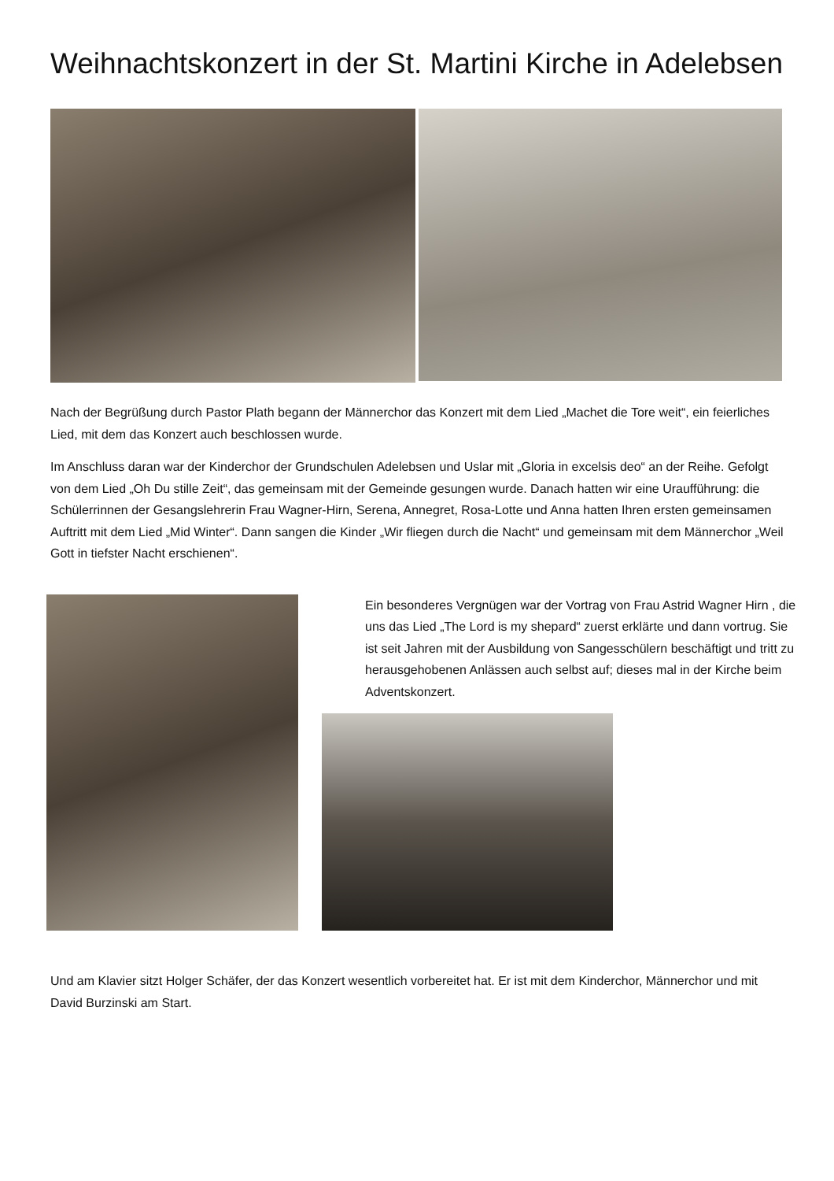Weihnachtskonzert in der St. Martini Kirche in Adelebsen
Nach der Begrüßung durch Pastor Plath begann der Männerchor das Konzert mit dem Lied „Machet die Tore weit“, ein feierliches Lied, mit dem das Konzert auch beschlossen wurde.
Im Anschluss daran war der Kinderchor der Grundschulen Adelebsen und Uslar mit „Gloria in excelsis deo“ an der Reihe. Gefolgt von dem Lied „Oh Du stille Zeit“, das gemeinsam mit der Gemeinde gesungen wurde. Danach hatten wir eine Uraufführung: die Schülerrinnen der Gesangslehrerin Frau Wagner-Hirn, Serena, Annegret, Rosa-Lotte und Anna hatten Ihren ersten gemeinsamen Auftritt mit dem Lied „Mid Winter“. Dann sangen die Kinder „Wir fliegen durch die Nacht“ und gemeinsam mit dem Männerchor „Weil Gott in tiefster Nacht erschienen“.
Ein besonderes Vergnügen war der Vortrag von Frau Astrid Wagner Hirn , die uns das Lied „The Lord is my shepard“ zuerst erklärte und dann vortrug. Sie ist seit Jahren mit der Ausbildung von Sangesschülern beschäftigt und tritt zu herausgehobenen Anlässen auch selbst auf; dieses mal in der Kirche beim Adventskonzert.
Und am Klavier sitzt Holger Schäfer, der das Konzert wesentlich vorbereitet hat. Er ist mit dem Kinderchor, Männerchor und mit David Burzinski am Start.